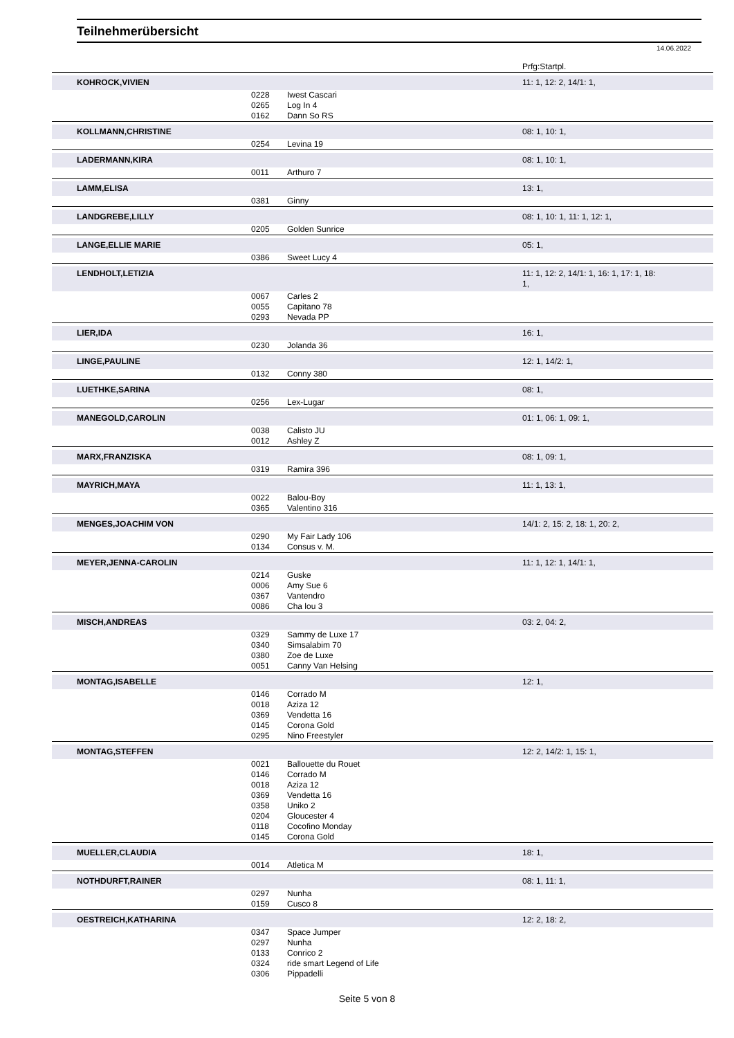Teilnehmerübersicht
14.06.2022
| | | | | Prfg:Startpl. |
| | KOHROCK,VIVIEN | | | 11: 1, 12: 2, 14/1: 1, |
| | | 0228 | Iwest Cascari | |
| | | 0265 | Log In 4 | |
| | | 0162 | Dann So RS | |
| | KOLLMANN,CHRISTINE | | | 08: 1, 10: 1, |
| | | 0254 | Levina 19 | |
| | LADERMANN,KIRA | | | 08: 1, 10: 1, |
| | | 0011 | Arthuro 7 | |
| | LAMM,ELISA | | | 13: 1, |
| | | 0381 | Ginny | |
| | LANDGREBE,LILLY | | | 08: 1, 10: 1, 11: 1, 12: 1, |
| | | 0205 | Golden Sunrice | |
| | LANGE,ELLIE MARIE | | | 05: 1, |
| | | 0386 | Sweet Lucy 4 | |
| | LENDHOLT,LETIZIA | | | 11: 1, 12: 2, 14/1: 1, 16: 1, 17: 1, 18: 1, |
| | | 0067 | Carles 2 | |
| | | 0055 | Capitano 78 | |
| | | 0293 | Nevada PP | |
| | LIER,IDA | | | 16: 1, |
| | | 0230 | Jolanda 36 | |
| | LINGE,PAULINE | | | 12: 1, 14/2: 1, |
| | | 0132 | Conny 380 | |
| | LUETHKE,SARINA | | | 08: 1, |
| | | 0256 | Lex-Lugar | |
| | MANEGOLD,CAROLIN | | | 01: 1, 06: 1, 09: 1, |
| | | 0038 | Calisto JU | |
| | | 0012 | Ashley Z | |
| | MARX,FRANZISKA | | | 08: 1, 09: 1, |
| | | 0319 | Ramira 396 | |
| | MAYRICH,MAYA | | | 11: 1, 13: 1, |
| | | 0022 | Balou-Boy | |
| | | 0365 | Valentino 316 | |
| | MENGES,JOACHIM VON | | | 14/1: 2, 15: 2, 18: 1, 20: 2, |
| | | 0290 | My Fair Lady 106 | |
| | | 0134 | Consus v. M. | |
| | MEYER,JENNA-CAROLIN | | | 11: 1, 12: 1, 14/1: 1, |
| | | 0214 | Guske | |
| | | 0006 | Amy Sue 6 | |
| | | 0367 | Vantendro | |
| | | 0086 | Cha lou 3 | |
| | MISCH,ANDREAS | | | 03: 2, 04: 2, |
| | | 0329 | Sammy de Luxe 17 | |
| | | 0340 | Simsalabim 70 | |
| | | 0380 | Zoe de Luxe | |
| | | 0051 | Canny Van Helsing | |
| | MONTAG,ISABELLE | | | 12: 1, |
| | | 0146 | Corrado M | |
| | | 0018 | Aziza 12 | |
| | | 0369 | Vendetta 16 | |
| | | 0145 | Corona Gold | |
| | | 0295 | Nino Freestyler | |
| | MONTAG,STEFFEN | | | 12: 2, 14/2: 1, 15: 1, |
| | | 0021 | Ballouette du Rouet | |
| | | 0146 | Corrado M | |
| | | 0018 | Aziza 12 | |
| | | 0369 | Vendetta 16 | |
| | | 0358 | Uniko 2 | |
| | | 0204 | Gloucester 4 | |
| | | 0118 | Cocofino Monday | |
| | | 0145 | Corona Gold | |
| | MUELLER,CLAUDIA | | | 18: 1, |
| | | 0014 | Atletica M | |
| | NOTHDURFT,RAINER | | | 08: 1, 11: 1, |
| | | 0297 | Nunha | |
| | | 0159 | Cusco 8 | |
| | OESTREICH,KATHARINA | | | 12: 2, 18: 2, |
| | | 0347 | Space Jumper | |
| | | 0297 | Nunha | |
| | | 0133 | Conrico 2 | |
| | | 0324 | ride smart Legend of Life | |
| | | 0306 | Pippadelli | |
Seite 5 von 8